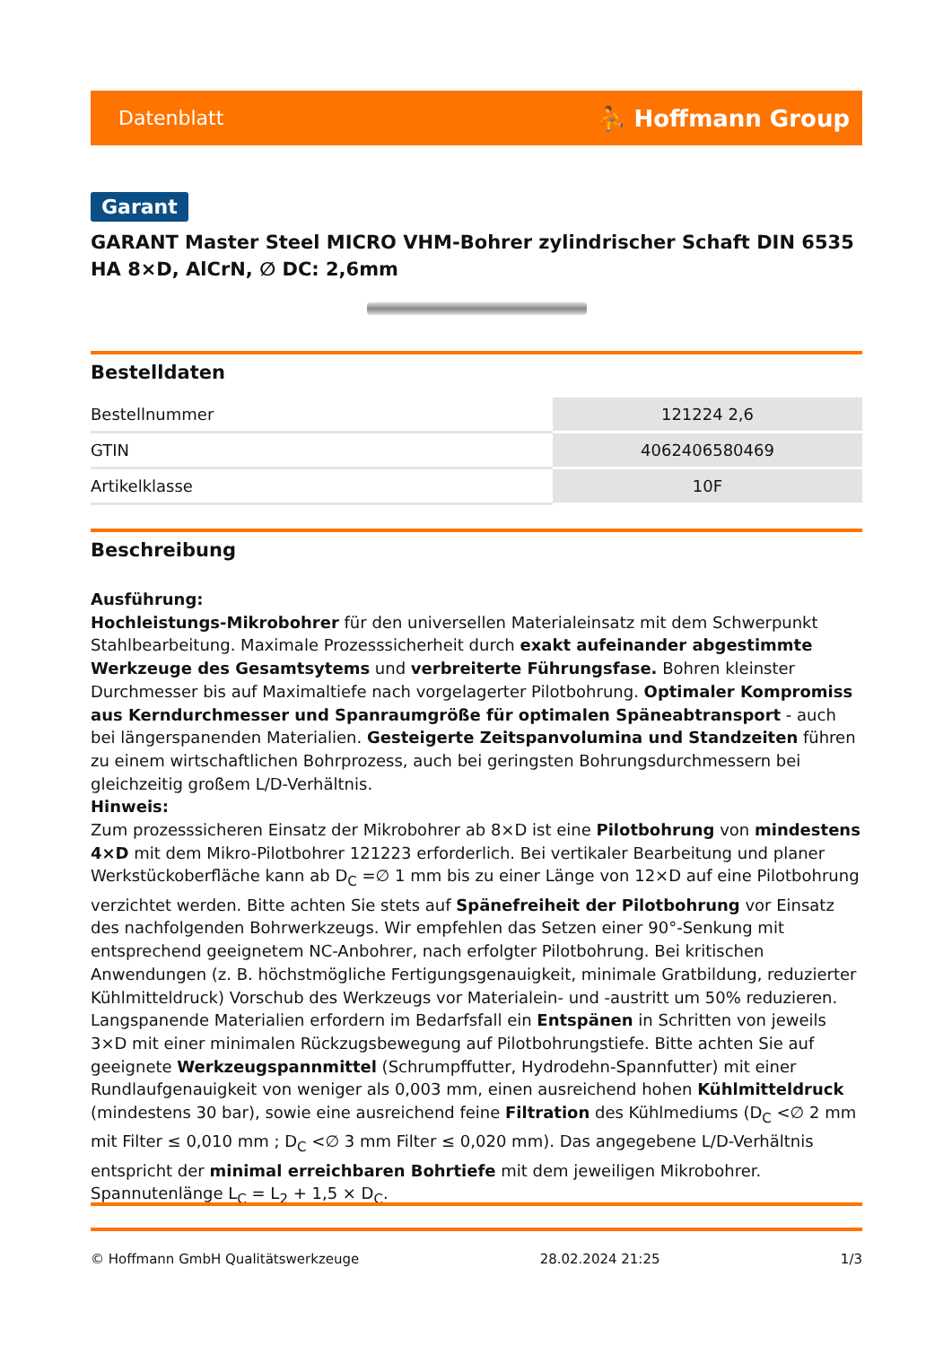Datenblatt ⛹ Hoffmann Group
Garant
GARANT Master Steel MICRO VHM-Bohrer zylindrischer Schaft DIN 6535 HA 8×D, AlCrN, ∅ DC: 2,6mm
Bestelldaten
| Bestellnummer | 121224 2,6 |
| GTIN | 4062406580469 |
| Artikelklasse | 10F |
Beschreibung
Ausführung:
Hochleistungs-Mikrobohrer für den universellen Materialeinsatz mit dem Schwerpunkt Stahlbearbeitung. Maximale Prozesssicherheit durch exakt aufeinander abgestimmte Werkzeuge des Gesamtsytems und verbreiterte Führungsfase. Bohren kleinster Durchmesser bis auf Maximaltiefe nach vorgelagerter Pilotbohrung. Optimaler Kompromiss aus Kerndurchmesser und Spanraumgröße für optimalen Späneabtransport - auch bei längerspanenden Materialien. Gesteigerte Zeitspanvolumina und Standzeiten führen zu einem wirtschaftlichen Bohrprozess, auch bei geringsten Bohrungsdurchmessern bei gleichzeitig großem L/D-Verhältnis.
Hinweis:
Zum prozesssicheren Einsatz der Mikrobohrer ab 8×D ist eine Pilotbohrung von mindestens 4×D mit dem Mikro-Pilotbohrer 121223 erforderlich. Bei vertikaler Bearbeitung und planer Werkstückoberfläche kann ab D<sub>C</sub> =∅ 1 mm bis zu einer Länge von 12×D auf eine Pilotbohrung verzichtet werden. Bitte achten Sie stets auf Spänefreiheit der Pilotbohrung vor Einsatz des nachfolgenden Bohrwerkzeugs. Wir empfehlen das Setzen einer 90°-Senkung mit entsprechend geeignetem NC-Anbohrer, nach erfolgter Pilotbohrung. Bei kritischen Anwendungen (z. B. höchstmögliche Fertigungsgenauigkeit, minimale Gratbildung, reduzierter Kühlmitteldruck) Vorschub des Werkzeugs vor Materialein- und -austritt um 50% reduzieren. Langspanende Materialien erfordern im Bedarfsfall ein Entspänen in Schritten von jeweils 3×D mit einer minimalen Rückzugsbewegung auf Pilotbohrungstiefe. Bitte achten Sie auf geeignete Werkzeugspannmittel (Schrumpffutter, Hydrodehn-Spannfutter) mit einer Rundlaufgenauigkeit von weniger als 0,003 mm, einen ausreichend hohen Kühlmitteldruck (mindestens 30 bar), sowie eine ausreichend feine Filtration des Kühlmediums (D<sub>C</sub> <∅ 2 mm mit Filter ≤ 0,010 mm ; D<sub>C</sub> <∅ 3 mm Filter ≤ 0,020 mm). Das angegebene L/D-Verhältnis entspricht der minimal erreichbaren Bohrtiefe mit dem jeweiligen Mikrobohrer.
Spannutenlänge L<sub>C</sub> = L<sub>2</sub> + 1,5 × D<sub>C</sub>.
© Hoffmann GmbH Qualitätswerkzeuge 28.02.2024 21:25 1/3